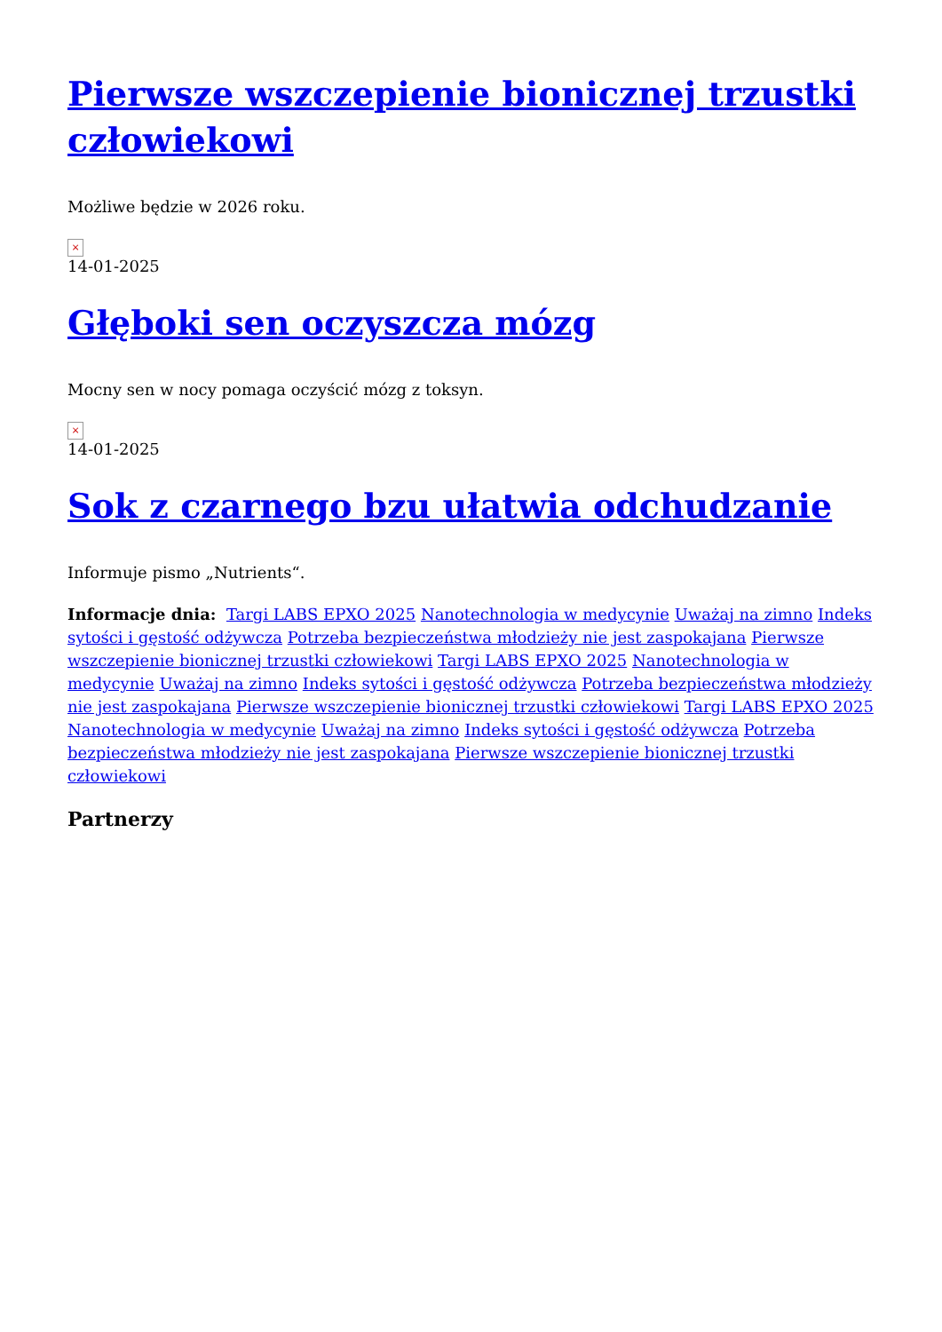Pierwsze wszczepienie bionicznej trzustki człowiekowi
Możliwe będzie w 2026 roku.
×
14-01-2025
Głęboki sen oczyszcza mózg
Mocny sen w nocy pomaga oczyścić mózg z toksyn.
×
14-01-2025
Sok z czarnego bzu ułatwia odchudzanie
Informuje pismo „Nutrients“.
Informacje dnia: Targi LABS EPXO 2025 Nanotechnologia w medycynie Uważaj na zimno Indeks sytości i gęstość odżywcza Potrzeba bezpieczeństwa młodzieży nie jest zaspokajana Pierwsze wszczepienie bionicznej trzustki człowiekowi Targi LABS EPXO 2025 Nanotechnologia w medycynie Uważaj na zimno Indeks sytości i gęstość odżywcza Potrzeba bezpieczeństwa młodzieży nie jest zaspokajana Pierwsze wszczepienie bionicznej trzustki człowiekowi Targi LABS EPXO 2025 Nanotechnologia w medycynie Uważaj na zimno Indeks sytości i gęstość odżywcza Potrzeba bezpieczeństwa młodzieży nie jest zaspokajana Pierwsze wszczepienie bionicznej trzustki człowiekowi
Partnerzy